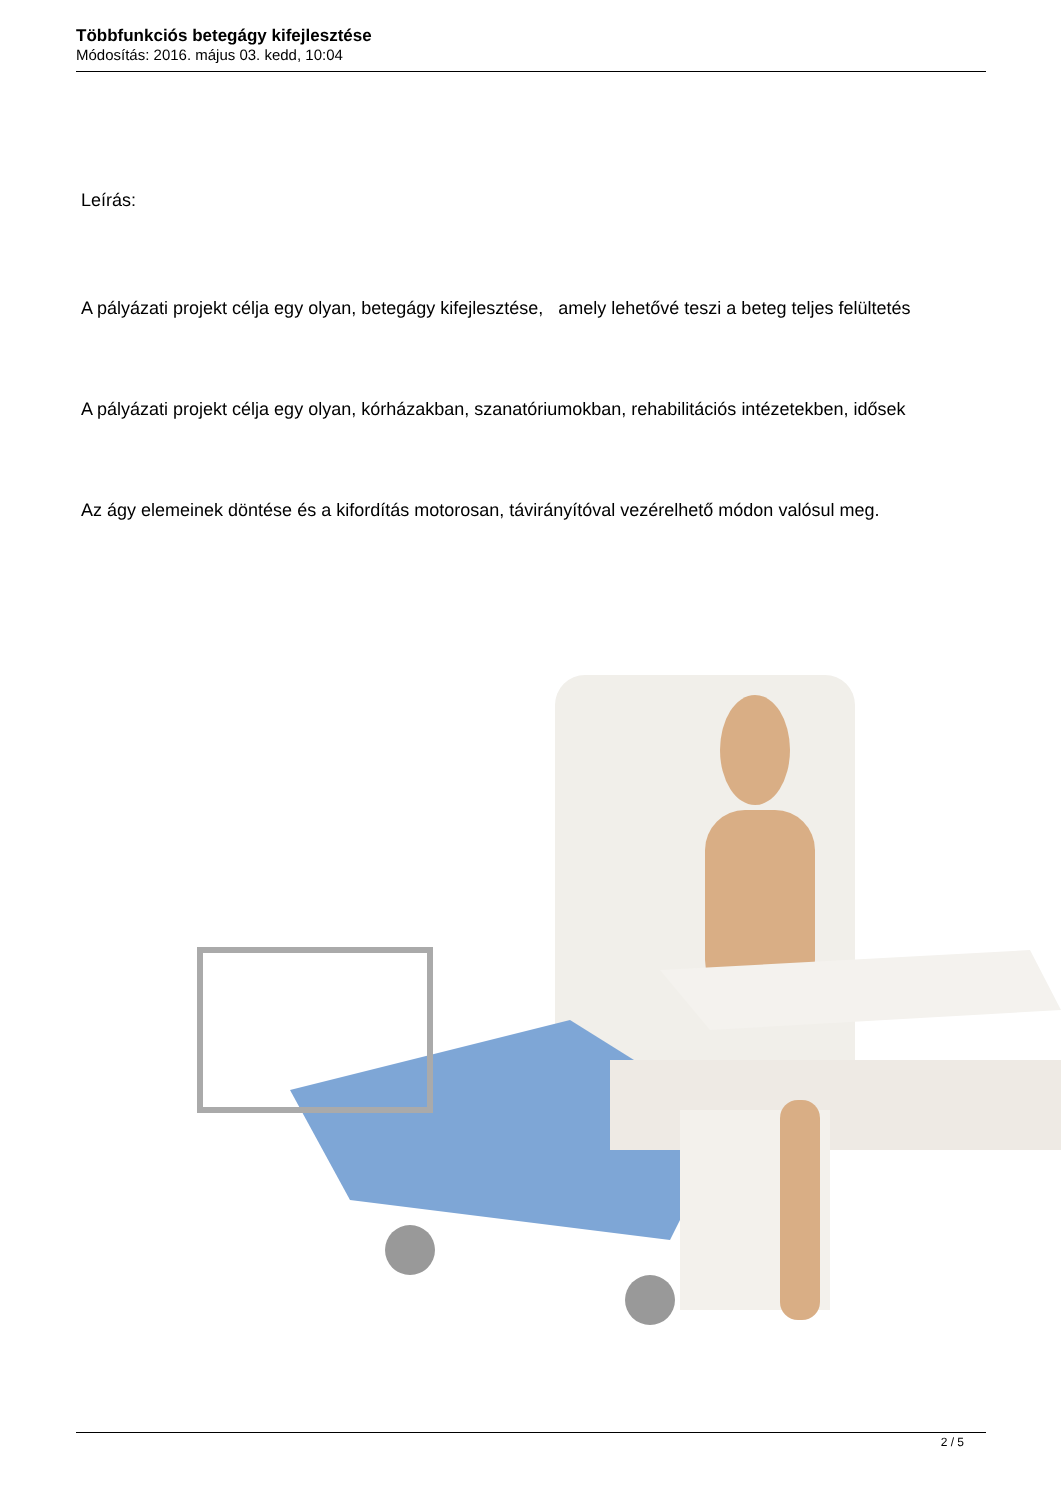Többfunkciós betegágy kifejlesztése
Módosítás: 2016. május 03. kedd, 10:04
Leírás:
A pályázati projekt célja egy olyan, betegágy kifejlesztése, amely lehetővé teszi a beteg teljes felültetés
A pályázati projekt célja egy olyan, kórházakban, szanatóriumokban, rehabilitációs intézetekben, idősek
Az ágy elemeinek döntése és a kifordítás motorosan, távirányítóval vezérelhető módon valósul meg.
2 / 5